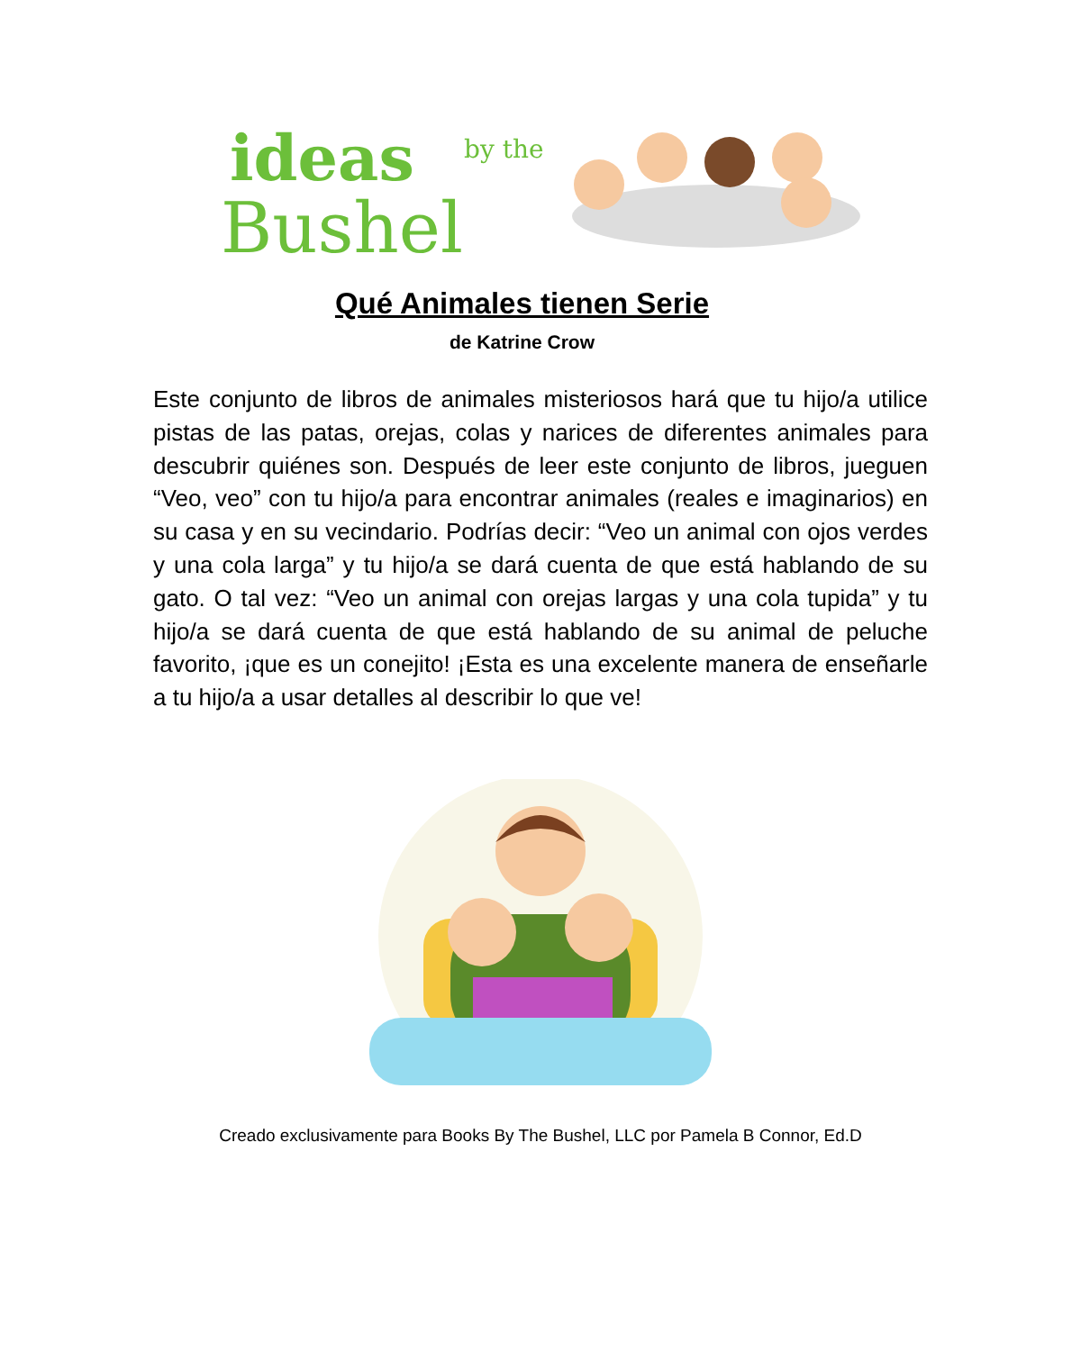ideas
by the
Bushel
Qué Animales tienen Serie
de Katrine Crow
Este conjunto de libros de animales misteriosos hará que tu hijo/a utilice pistas de las patas, orejas, colas y narices de diferentes animales para descubrir quiénes son. Después de leer este conjunto de libros, jueguen “Veo, veo” con tu hijo/a para encontrar animales (reales e imaginarios) en su casa y en su vecindario. Podrías decir: “Veo un animal con ojos verdes y una cola larga” y tu hijo/a se dará cuenta de que está hablando de su gato. O tal vez: “Veo un animal con orejas largas y una cola tupida” y tu hijo/a se dará cuenta de que está hablando de su animal de peluche favorito, ¡que es un conejito! ¡Esta es una excelente manera de enseñarle a tu hijo/a a usar detalles al describir lo que ve!
Creado exclusivamente para Books By The Bushel, LLC por Pamela B Connor, Ed.D